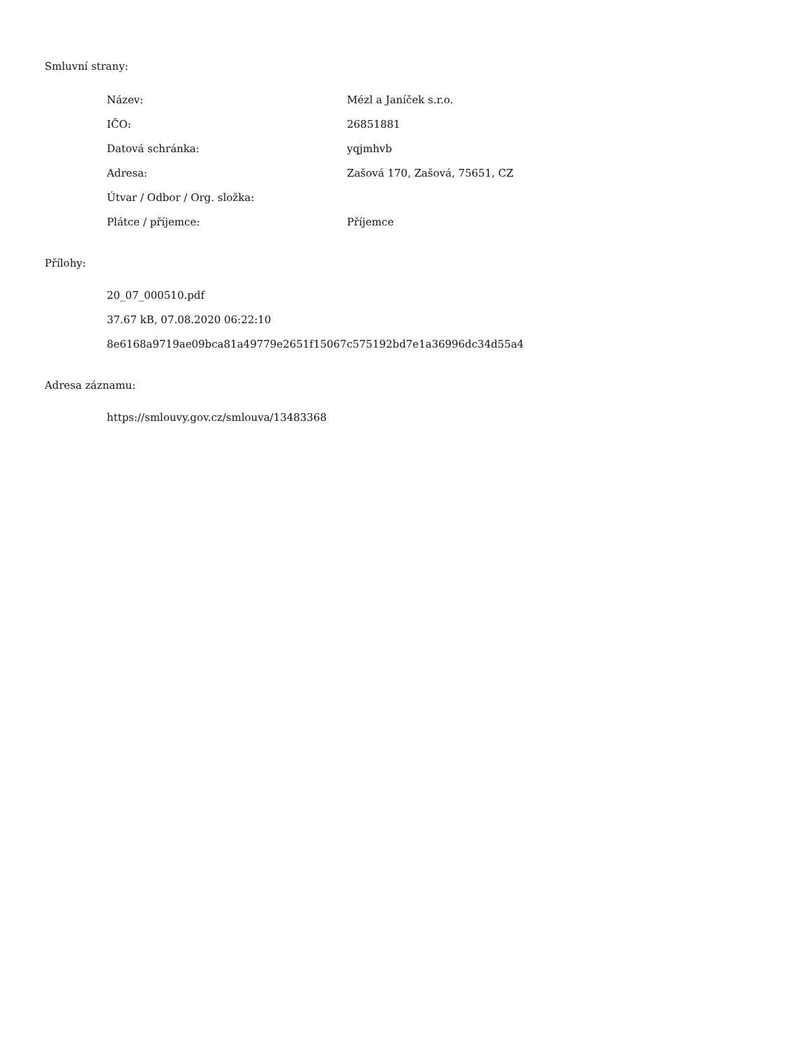Smluvní strany:
| Název: | Mézl a Janíček s.r.o. |
| IČO: | 26851881 |
| Datová schránka: | yqjmhvb |
| Adresa: | Zašová 170, Zašová, 75651, CZ |
| Útvar / Odbor / Org. složka: | |
| Plátce / příjemce: | Příjemce |
Přílohy:
20_07_000510.pdf
37.67 kB, 07.08.2020 06:22:10
8e6168a9719ae09bca81a49779e2651f15067c575192bd7e1a36996dc34d55a4
Adresa záznamu:
https://smlouvy.gov.cz/smlouva/13483368